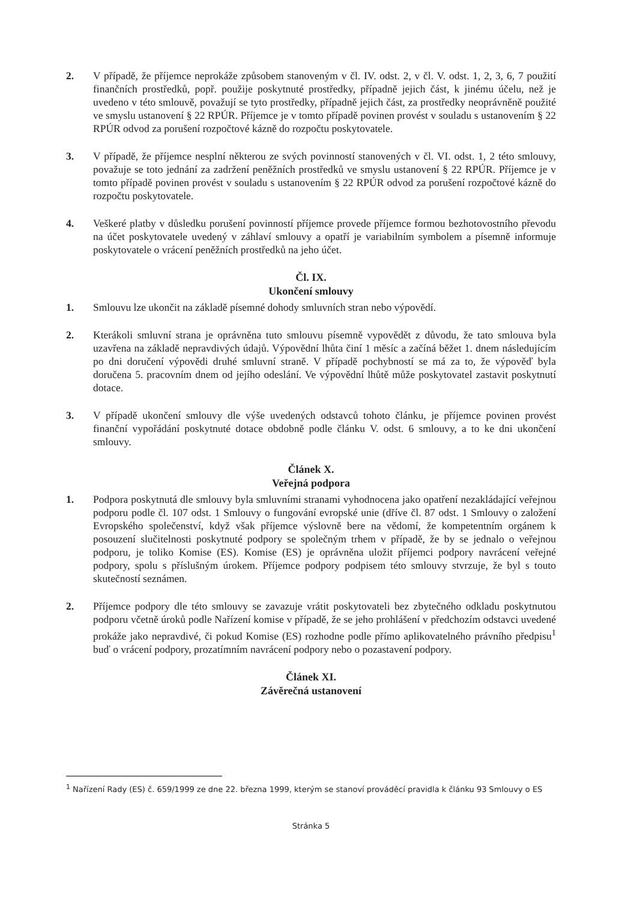2. V případě, že příjemce neprokáže způsobem stanoveným v čl. IV. odst. 2, v čl. V. odst. 1, 2, 3, 6, 7 použití finančních prostředků, popř. použije poskytnuté prostředky, případně jejich část, k jinému účelu, než je uvedeno v této smlouvě, považují se tyto prostředky, případně jejich část, za prostředky neoprávněně použité ve smyslu ustanovení § 22 RPÚR. Příjemce je v tomto případě povinen provést v souladu s ustanovením § 22 RPÚR odvod za porušení rozpočtové kázně do rozpočtu poskytovatele.
3. V případě, že příjemce nesplní některou ze svých povinností stanovených v čl. VI. odst. 1, 2 této smlouvy, považuje se toto jednání za zadržení peněžních prostředků ve smyslu ustanovení § 22 RPÚR. Příjemce je v tomto případě povinen provést v souladu s ustanovením § 22 RPÚR odvod za porušení rozpočtové kázně do rozpočtu poskytovatele.
4. Veškeré platby v důsledku porušení povinností příjemce provede příjemce formou bezhotovostního převodu na účet poskytovatele uvedený v záhlaví smlouvy a opatří je variabilním symbolem a písemně informuje poskytovatele o vrácení peněžních prostředků na jeho účet.
Čl. IX.
Ukončení smlouvy
1. Smlouvu lze ukončit na základě písemné dohody smluvních stran nebo výpovědí.
2. Kterákoli smluvní strana je oprávněna tuto smlouvu písemně vypovědět z důvodu, že tato smlouva byla uzavřena na základě nepravdivých údajů. Výpovědní lhůta činí 1 měsíc a začíná běžet 1. dnem následujícím po dni doručení výpovědi druhé smluvní straně. V případě pochybností se má za to, že výpověď byla doručena 5. pracovním dnem od jejího odeslání. Ve výpovědní lhůtě může poskytovatel zastavit poskytnutí dotace.
3. V případě ukončení smlouvy dle výše uvedených odstavců tohoto článku, je příjemce povinen provést finanční vypořádání poskytnuté dotace obdobně podle článku V. odst. 6 smlouvy, a to ke dni ukončení smlouvy.
Článek X.
Veřejná podpora
1. Podpora poskytnutá dle smlouvy byla smluvními stranami vyhodnocena jako opatření nezakládající veřejnou podporu podle čl. 107 odst. 1 Smlouvy o fungování evropské unie (dříve čl. 87 odst. 1 Smlouvy o založení Evropského společenství, když však příjemce výslovně bere na vědomí, že kompetentním orgánem k posouzení slučitelnosti poskytnuté podpory se společným trhem v případě, že by se jednalo o veřejnou podporu, je toliko Komise (ES). Komise (ES) je oprávněna uložit příjemci podpory navrácení veřejné podpory, spolu s příslušným úrokem. Příjemce podpory podpisem této smlouvy stvrzuje, že byl s touto skutečností seznámen.
2. Příjemce podpory dle této smlouvy se zavazuje vrátit poskytovateli bez zbytečného odkladu poskytnutou podporu včetně úroků podle Nařízení komise v případě, že se jeho prohlášení v předchozím odstavci uvedené prokáže jako nepravdivé, či pokud Komise (ES) rozhodne podle přímo aplikovatelného právního předpisu<sup>1</sup> buď o vrácení podpory, prozatímním navrácení podpory nebo o pozastavení podpory.
Článek XI.
Závěrečná ustanovení
<sup>1</sup> Nařízení Rady (ES) č. 659/1999 ze dne 22. března 1999, kterým se stanoví prováděcí pravidla k článku 93 Smlouvy o ES
Stránka 5